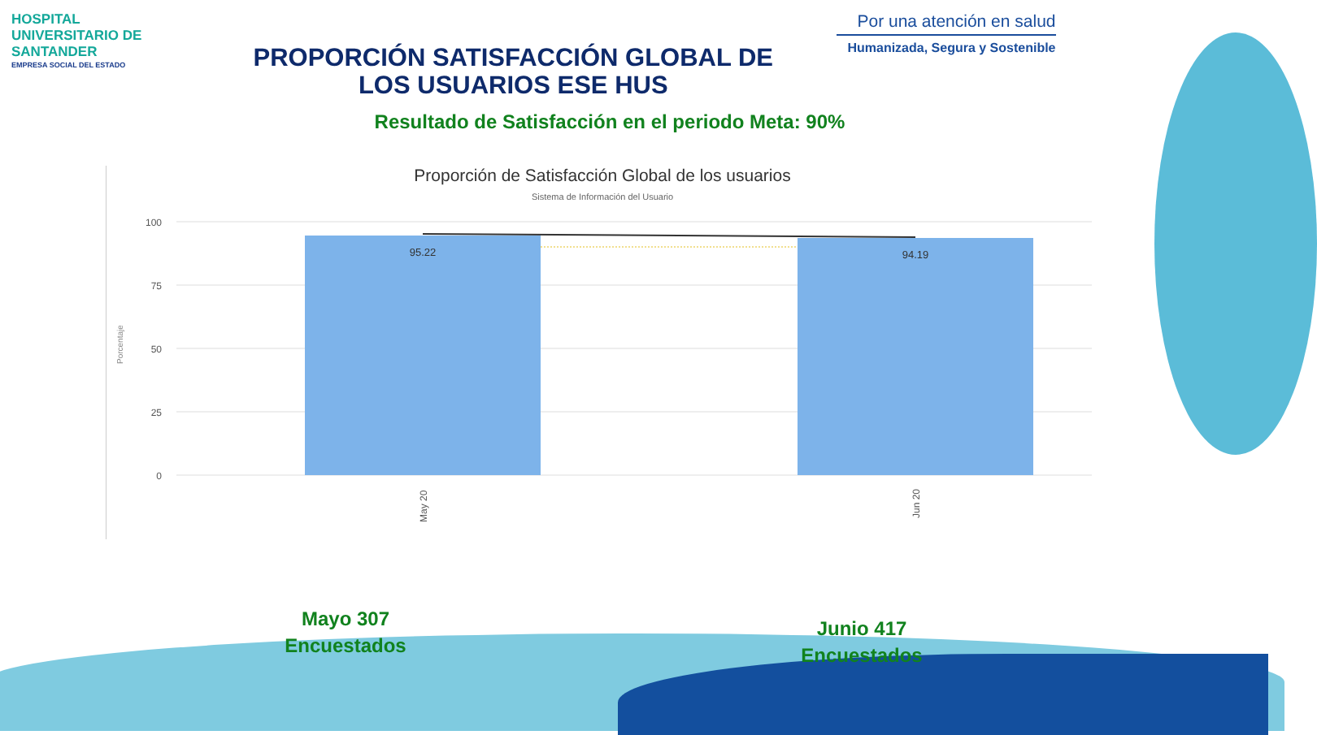HOSPITAL UNIVERSITARIO DE SANTANDER
EMPRESA SOCIAL DEL ESTADO
PROPORCIÓN SATISFACCIÓN GLOBAL DE
LOS USUARIOS ESE HUS
Por una atención en salud
Humanizada, Segura y Sostenible
Resultado de Satisfacción en el periodo Meta: 90%
Proporción de Satisfacción Global de los usuarios
Sistema de Información del Usuario
Porcentaje
100
75
50
25
0
95.22
94.19
May 20
Jun 20
Mayo 307
Encuestados
Junio 417
Encuestados